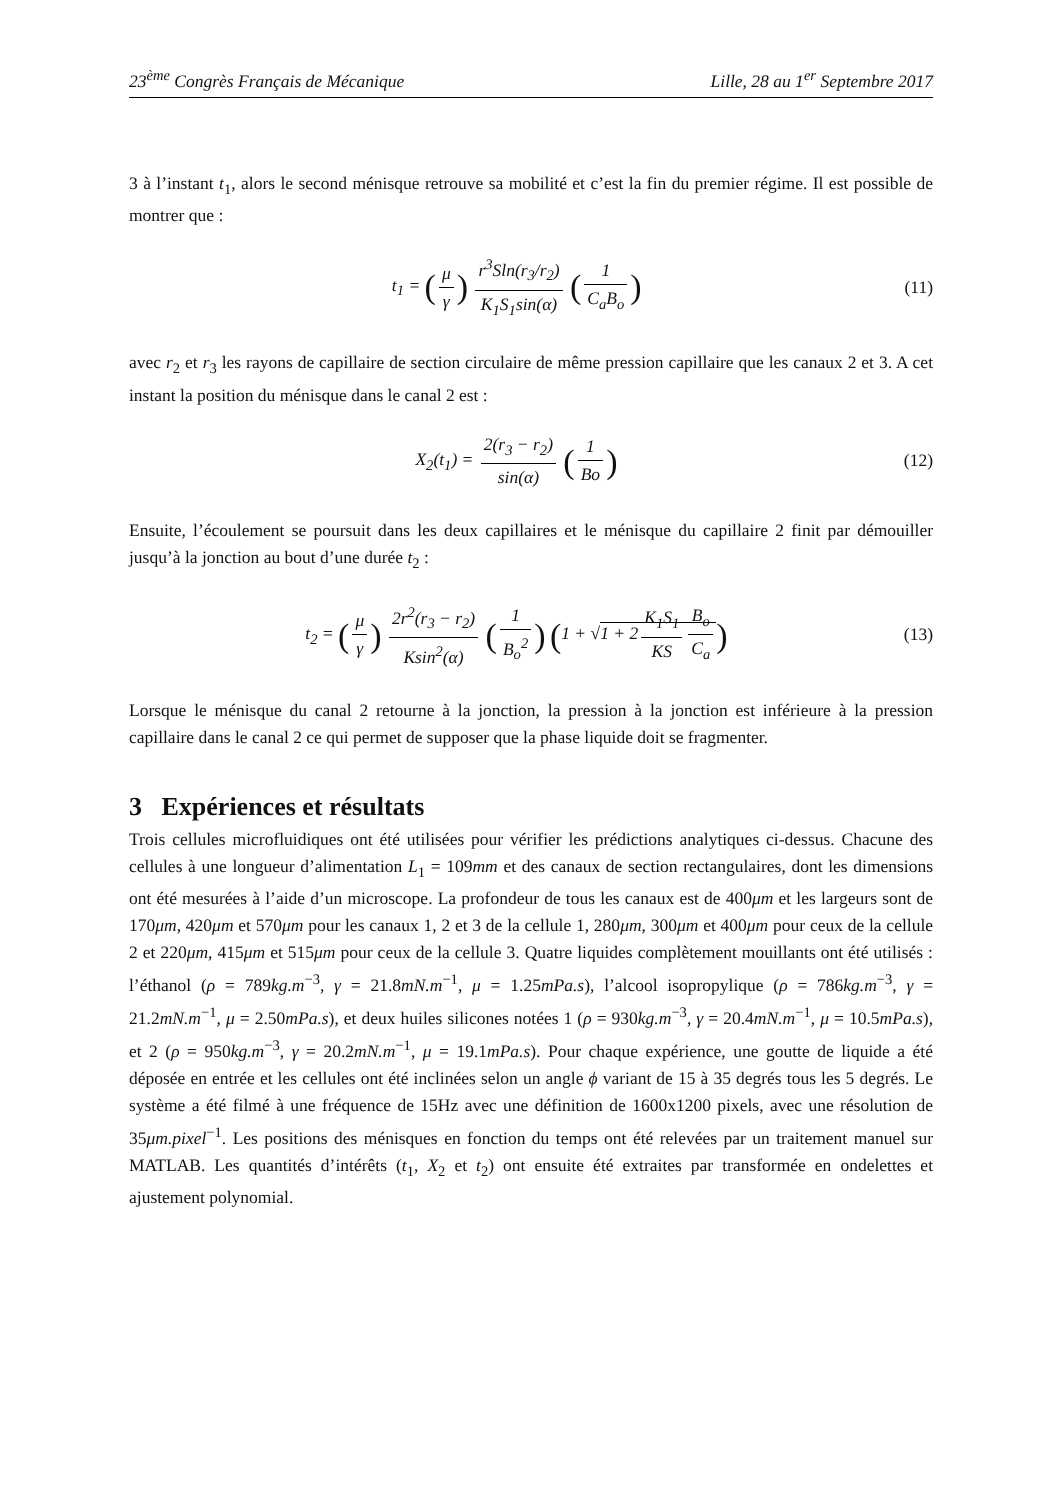23<sup>ème</sup> Congrès Français de Mécanique Lille, 28 au 1<sup>er</sup> Septembre 2017
3 à l’instant t<sub>1</sub>, alors le second ménisque retrouve sa mobilité et c’est la fin du premier régime. Il est possible de montrer que :
t<sub>1</sub> = (μ γ) r<sup>3</sup>Sln(r<sub>3</sub>/r<sub>2</sub>) K<sub>1</sub>S<sub>1</sub>sin(α) (1 C<sub>a</sub>B<sub>o</sub>)
(11)
avec r<sub>2</sub> et r<sub>3</sub> les rayons de capillaire de section circulaire de même pression capillaire que les canaux 2 et 3. A cet instant la position du ménisque dans le canal 2 est :
X<sub>2</sub>(t<sub>1</sub>) = 2(r<sub>3</sub> − r<sub>2</sub>) sin(α) (1 Bo)
(12)
Ensuite, l’écoulement se poursuit dans les deux capillaires et le ménisque du capillaire 2 finit par démouiller jusqu’à la jonction au bout d’une durée t<sub>2</sub> :
t<sub>2</sub> = (μ γ) 2r<sup>2</sup>(r<sub>3</sub> − r<sub>2</sub>) Ksin<sup>2</sup>(α) (1 B<sub>o</sub><sup>2</sup>) (1 + √1 + 2 K<sub>1</sub>S<sub>1</sub> KS B<sub>o</sub> C<sub>a</sub>)
(13)
Lorsque le ménisque du canal 2 retourne à la jonction, la pression à la jonction est inférieure à la pression capillaire dans le canal 2 ce qui permet de supposer que la phase liquide doit se fragmenter.
3 Expériences et résultats
Trois cellules microfluidiques ont été utilisées pour vérifier les prédictions analytiques ci-dessus. Chacune des cellules à une longueur d’alimentation L<sub>1</sub> = 109mm et des canaux de section rectangulaires, dont les dimensions ont été mesurées à l’aide d’un microscope. La profondeur de tous les canaux est de 400μm et les largeurs sont de 170μm, 420μm et 570μm pour les canaux 1, 2 et 3 de la cellule 1, 280μm, 300μm et 400μm pour ceux de la cellule 2 et 220μm, 415μm et 515μm pour ceux de la cellule 3. Quatre liquides complètement mouillants ont été utilisés : l’éthanol (ρ = 789kg.m<sup>−3</sup>, γ = 21.8mN.m<sup>−1</sup>, μ = 1.25mPa.s), l’alcool isopropylique (ρ = 786kg.m<sup>−3</sup>, γ = 21.2mN.m<sup>−1</sup>, μ = 2.50mPa.s), et deux huiles silicones notées 1 (ρ = 930kg.m<sup>−3</sup>, γ = 20.4mN.m<sup>−1</sup>, μ = 10.5mPa.s), et 2 (ρ = 950kg.m<sup>−3</sup>, γ = 20.2mN.m<sup>−1</sup>, μ = 19.1mPa.s). Pour chaque expérience, une goutte de liquide a été déposée en entrée et les cellules ont été inclinées selon un angle ϕ variant de 15 à 35 degrés tous les 5 degrés. Le système a été filmé à une fréquence de 15Hz avec une définition de 1600x1200 pixels, avec une résolution de 35μm.pixel<sup>−1</sup>. Les positions des ménisques en fonction du temps ont été relevées par un traitement manuel sur MATLAB. Les quantités d’intérêts (t<sub>1</sub>, X<sub>2</sub> et t<sub>2</sub>) ont ensuite été extraites par transformée en ondelettes et ajustement polynomial.